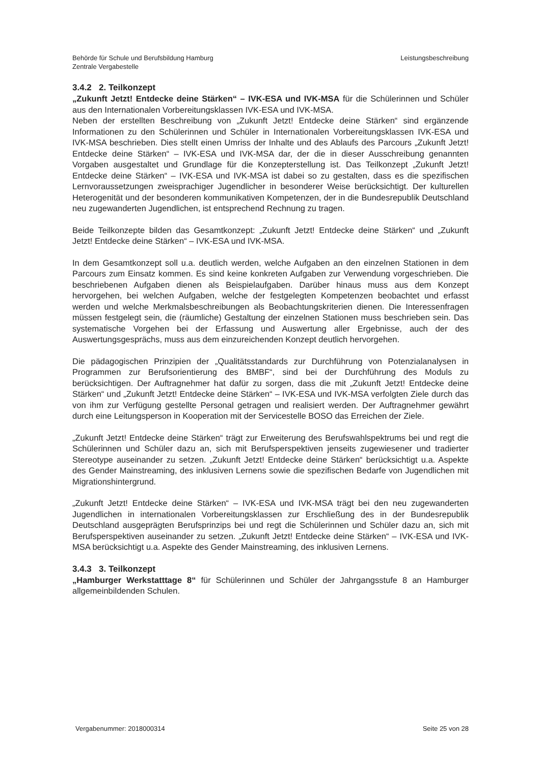Behörde für Schule und Berufsbildung Hamburg
Zentrale Vergabestelle
Leistungsbeschreibung
3.4.2 2. Teilkonzept
„Zukunft Jetzt! Entdecke deine Stärken“ – IVK-ESA und IVK-MSA für die Schülerinnen und Schüler aus den Internationalen Vorbereitungsklassen IVK-ESA und IVK-MSA.
Neben der erstellten Beschreibung von „Zukunft Jetzt! Entdecke deine Stärken“ sind ergänzende Informationen zu den Schülerinnen und Schüler in Internationalen Vorbereitungsklassen IVK-ESA und IVK-MSA beschrieben. Dies stellt einen Umriss der Inhalte und des Ablaufs des Parcours „Zukunft Jetzt! Entdecke deine Stärken“ – IVK-ESA und IVK-MSA dar, der die in dieser Ausschreibung genannten Vorgaben ausgestaltet und Grundlage für die Konzepterstellung ist. Das Teilkonzept „Zukunft Jetzt! Entdecke deine Stärken“ – IVK-ESA und IVK-MSA ist dabei so zu gestalten, dass es die spezifischen Lernvoraussetzungen zweisprachiger Jugendlicher in besonderer Weise berücksichtigt. Der kulturellen Heterogenität und der besonderen kommunikativen Kompetenzen, der in die Bundesrepublik Deutschland neu zugewanderten Jugendlichen, ist entsprechend Rechnung zu tragen.
Beide Teilkonzepte bilden das Gesamtkonzept: „Zukunft Jetzt! Entdecke deine Stärken“ und „Zukunft Jetzt! Entdecke deine Stärken“ – IVK-ESA und IVK-MSA.
In dem Gesamtkonzept soll u.a. deutlich werden, welche Aufgaben an den einzelnen Stationen in dem Parcours zum Einsatz kommen. Es sind keine konkreten Aufgaben zur Verwendung vorgeschrieben. Die beschriebenen Aufgaben dienen als Beispielaufgaben. Darüber hinaus muss aus dem Konzept hervorgehen, bei welchen Aufgaben, welche der festgelegten Kompetenzen beobachtet und erfasst werden und welche Merkmalsbeschreibungen als Beobachtungskriterien dienen. Die Interessenfragen müssen festgelegt sein, die (räumliche) Gestaltung der einzelnen Stationen muss beschrieben sein. Das systematische Vorgehen bei der Erfassung und Auswertung aller Ergebnisse, auch der des Auswertungsgesprächs, muss aus dem einzureichenden Konzept deutlich hervorgehen.
Die pädagogischen Prinzipien der „Qualitätsstandards zur Durchführung von Potenzialanalysen in Programmen zur Berufsorientierung des BMBF“, sind bei der Durchführung des Moduls zu berücksichtigen. Der Auftragnehmer hat dafür zu sorgen, dass die mit „Zukunft Jetzt! Entdecke deine Stärken“ und „Zukunft Jetzt! Entdecke deine Stärken“ – IVK-ESA und IVK-MSA verfolgten Ziele durch das von ihm zur Verfügung gestellte Personal getragen und realisiert werden. Der Auftragnehmer gewährt durch eine Leitungsperson in Kooperation mit der Servicestelle BOSO das Erreichen der Ziele.
„Zukunft Jetzt! Entdecke deine Stärken“ trägt zur Erweiterung des Berufswahlspektrums bei und regt die Schülerinnen und Schüler dazu an, sich mit Berufsperspektiven jenseits zugewiesener und tradierter Stereotype auseinander zu setzen. „Zukunft Jetzt! Entdecke deine Stärken“ berücksichtigt u.a. Aspekte des Gender Mainstreaming, des inklusiven Lernens sowie die spezifischen Bedarfe von Jugendlichen mit Migrationshintergrund.
„Zukunft Jetzt! Entdecke deine Stärken“ – IVK-ESA und IVK-MSA trägt bei den neu zugewanderten Jugendlichen in internationalen Vorbereitungsklassen zur Erschließung des in der Bundesrepublik Deutschland ausgeprägten Berufsprinzips bei und regt die Schülerinnen und Schüler dazu an, sich mit Berufsperspektiven auseinander zu setzen. „Zukunft Jetzt! Entdecke deine Stärken“ – IVK-ESA und IVK-MSA berücksichtigt u.a. Aspekte des Gender Mainstreaming, des inklusiven Lernens.
3.4.3 3. Teilkonzept
„Hamburger Werkstatttage 8“ für Schülerinnen und Schüler der Jahrgangsstufe 8 an Hamburger allgemeinbildenden Schulen.
Vergabenummer: 2018000314 Seite 25 von 28